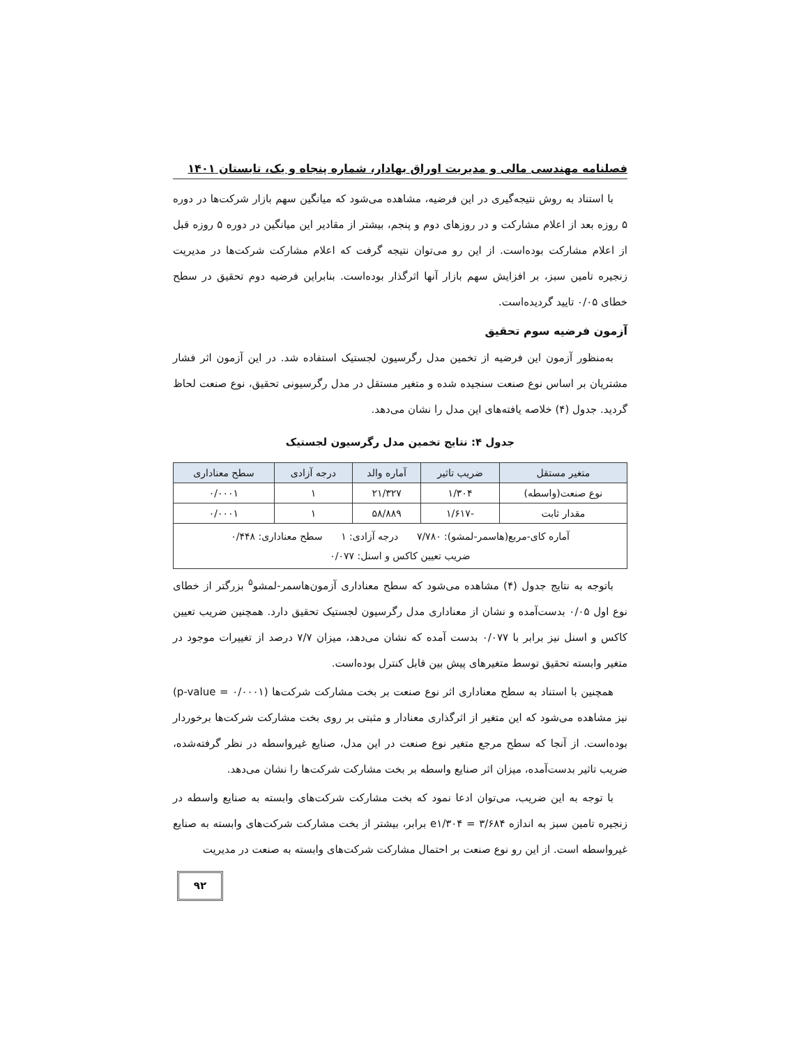فصلنامه مهندسی مالی و مدیریت اوراق بهادار، شماره پنجاه و یک، تابستان ۱۴۰۱
با استناد به روش نتیجه‌گیری در این فرضیه، مشاهده می‌شود که میانگین سهم بازار شرکت‌ها در دوره ۵ روزه بعد از اعلام مشارکت و در روزهای دوم و پنجم، بیشتر از مقادیر این میانگین در دوره ۵ روزه قبل از اعلام مشارکت بوده‌است. از این رو می‌توان نتیجه گرفت که اعلام مشارکت شرکت‌ها در مدیریت زنجیره تامین سبز، بر افزایش سهم بازار آنها اثرگذار بوده‌است. بنابراین فرضیه دوم تحقیق در سطح خطای ۰/۰۵ تایید گردیده‌است.
آزمون فرضیه سوم تحقیق
به‌منظور آزمون این فرضیه از تخمین مدل رگرسیون لجستیک استفاده شد. در این آزمون اثر فشار مشتریان بر اساس نوع صنعت سنجیده شده و متغیر مستقل در مدل رگرسیونی تحقیق، نوع صنعت لحاظ گردید. جدول (۴) خلاصه یافته‌های این مدل را نشان می‌دهد.
جدول ۴: نتایج تخمین مدل رگرسیون لجستیک
| متغیر مستقل | ضریب تاثیر | آماره والد | درجه آزادی | سطح معناداری |
| --- | --- | --- | --- | --- |
| نوع صنعت(واسطه) | ۱/۳۰۴ | ۲۱/۳۲۷ | ۱ | ۰/۰۰۰۱ |
| مقدار ثابت | -۱/۶۱۷ | ۵۸/۸۸۹ | ۱ | ۰/۰۰۰۱ |
| آماره کای-مربع(هاسمر-لمشو): ۷/۷۸۰ درجه آزادی: ۱ سطح معناداری: ۰/۴۴۸ ضریب تعیین کاکس و اسنل: ۰/۰۷۷ | | | | |
باتوجه به نتایج جدول (۴) مشاهده می‌شود که سطح معناداری آزمون‌هاسمر-لمشو<sup>۵</sup> بزرگتر از خطای نوع اول ۰/۰۵ بدست‌آمده و نشان از معناداری مدل رگرسیون لجستیک تحقیق دارد. همچنین ضریب تعیین کاکس و اسنل نیز برابر با ۰/۰۷۷ بدست آمده که نشان می‌دهد، میزان ۷/۷ درصد از تغییرات موجود در متغیر وابسته تحقیق توسط متغیرهای پیش بین قابل کنترل بوده‌است.
همچنین با استناد به سطح معناداری اثر نوع صنعت بر بخت مشارکت شرکت‌ها (p-value = ۰/۰۰۰۱) نیز مشاهده می‌شود که این متغیر از اثرگذاری معنادار و مثبتی بر روی بخت مشارکت شرکت‌ها برخوردار بوده‌است. از آنجا که سطح مرجع متغیر نوع صنعت در این مدل، صنایع غیرواسطه در نظر گرفته‌شده، ضریب تاثیر بدست‌آمده، میزان اثر صنایع واسطه بر بخت مشارکت شرکت‌ها را نشان می‌دهد.
با توجه به این ضریب، می‌توان ادعا نمود که بخت مشارکت شرکت‌های وابسته به صنایع واسطه در زنجیره تامین سبز به اندازه e۱/۳۰۴ = ۳/۶۸۴ برابر، بیشتر از بخت مشارکت شرکت‌های وابسته به صنایع غیرواسطه است. از این رو نوع صنعت بر احتمال مشارکت شرکت‌های وابسته به صنعت در مدیریت
۹۲